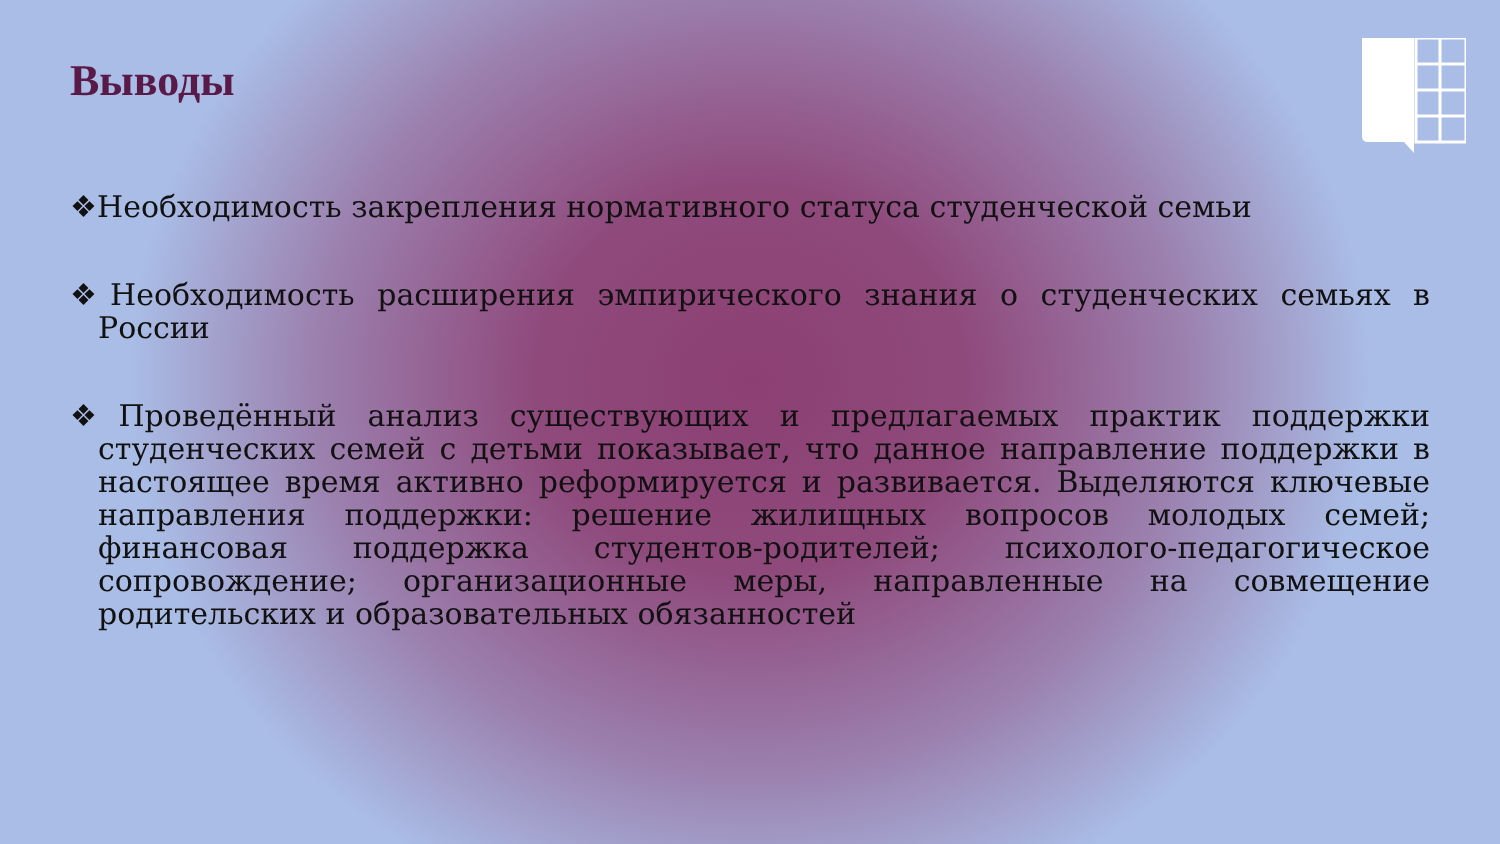Выводы
❖Необходимость закрепления нормативного статуса студенческой семьи
❖Необходимость расширения эмпирического знания о студенческих семьях в России
❖Проведённый анализ существующих и предлагаемых практик поддержки студенческих семей с детьми показывает, что данное направление поддержки в настоящее время активно реформируется и развивается. Выделяются ключевые направления поддержки: решение жилищных вопросов молодых семей; финансовая поддержка студентов-родителей; психолого-педагогическое сопровождение; организационные меры, направленные на совмещение родительских и образовательных обязанностей